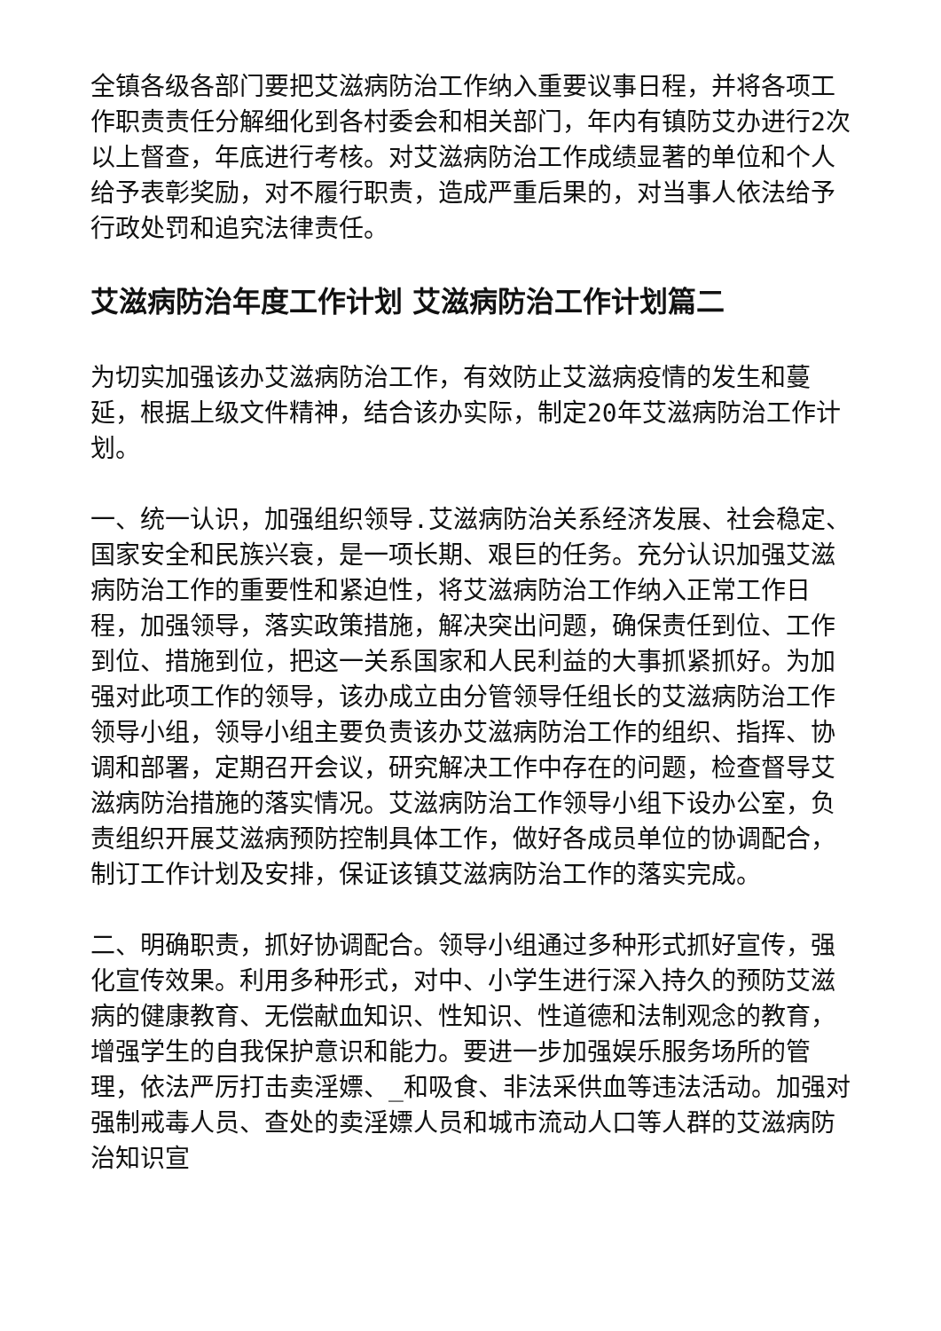全镇各级各部门要把艾滋病防治工作纳入重要议事日程，并将各项工作职责责任分解细化到各村委会和相关部门，年内有镇防艾办进行2次以上督查，年底进行考核。对艾滋病防治工作成绩显著的单位和个人给予表彰奖励，对不履行职责，造成严重后果的，对当事人依法给予行政处罚和追究法律责任。
艾滋病防治年度工作计划 艾滋病防治工作计划篇二
为切实加强该办艾滋病防治工作，有效防止艾滋病疫情的发生和蔓延，根据上级文件精神，结合该办实际，制定20年艾滋病防治工作计划。
一、统一认识，加强组织领导.艾滋病防治关系经济发展、社会稳定、国家安全和民族兴衰，是一项长期、艰巨的任务。充分认识加强艾滋病防治工作的重要性和紧迫性，将艾滋病防治工作纳入正常工作日程，加强领导，落实政策措施，解决突出问题，确保责任到位、工作到位、措施到位，把这一关系国家和人民利益的大事抓紧抓好。为加强对此项工作的领导，该办成立由分管领导任组长的艾滋病防治工作领导小组，领导小组主要负责该办艾滋病防治工作的组织、指挥、协调和部署，定期召开会议，研究解决工作中存在的问题，检查督导艾滋病防治措施的落实情况。艾滋病防治工作领导小组下设办公室，负责组织开展艾滋病预防控制具体工作，做好各成员单位的协调配合，制订工作计划及安排，保证该镇艾滋病防治工作的落实完成。
二、明确职责，抓好协调配合。领导小组通过多种形式抓好宣传，强化宣传效果。利用多种形式，对中、小学生进行深入持久的预防艾滋病的健康教育、无偿献血知识、性知识、性道德和法制观念的教育，增强学生的自我保护意识和能力。要进一步加强娱乐服务场所的管理，依法严厉打击卖淫嫖、_和吸食、非法采供血等违法活动。加强对强制戒毒人员、查处的卖淫嫖人员和城市流动人口等人群的艾滋病防治知识宣